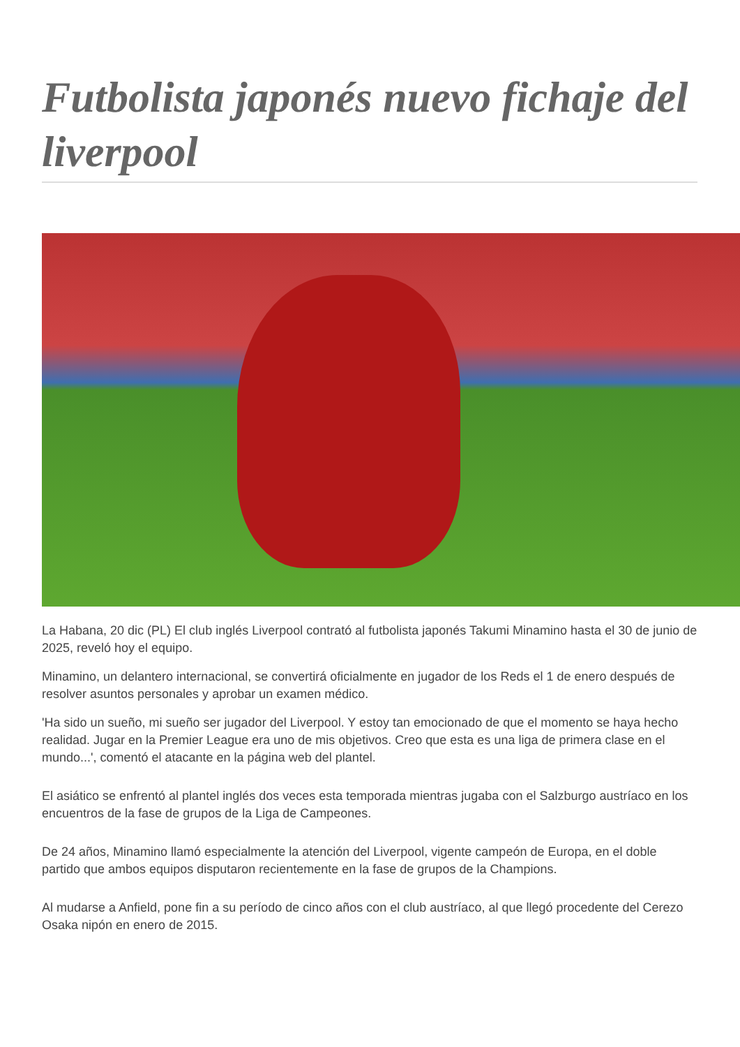Futbolista japonés nuevo fichaje del liverpool
La Habana, 20 dic (PL) El club inglés Liverpool contrató al futbolista japonés Takumi Minamino hasta el 30 de junio de 2025, reveló hoy el equipo.
Minamino, un delantero internacional, se convertirá oficialmente en jugador de los Reds el 1 de enero después de resolver asuntos personales y aprobar un examen médico.
'Ha sido un sueño, mi sueño ser jugador del Liverpool. Y estoy tan emocionado de que el momento se haya hecho realidad. Jugar en la Premier League era uno de mis objetivos. Creo que esta es una liga de primera clase en el mundo...', comentó el atacante en la página web del plantel.
El asiático se enfrentó al plantel inglés dos veces esta temporada mientras jugaba con el Salzburgo austríaco en los encuentros de la fase de grupos de la Liga de Campeones.
De 24 años, Minamino llamó especialmente la atención del Liverpool, vigente campeón de Europa, en el doble partido que ambos equipos disputaron recientemente en la fase de grupos de la Champions.
Al mudarse a Anfield, pone fin a su período de cinco años con el club austríaco, al que llegó procedente del Cerezo Osaka nipón en enero de 2015.